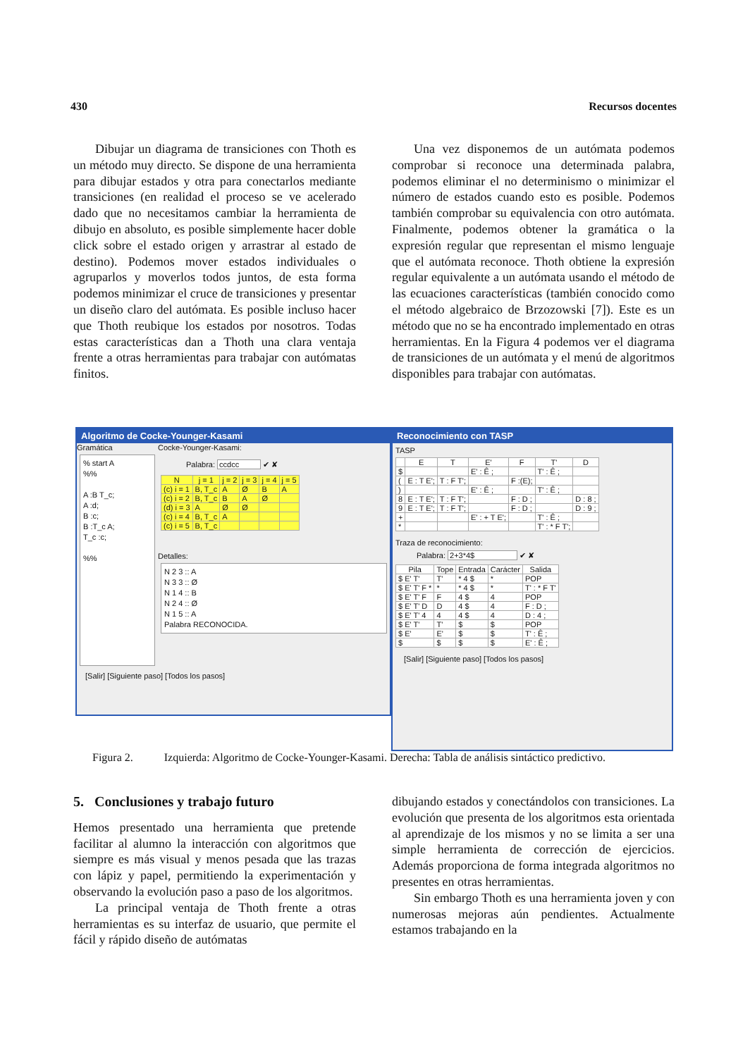430 Recursos docentes
Dibujar un diagrama de transiciones con Thoth es un método muy directo. Se dispone de una herramienta para dibujar estados y otra para conectarlos mediante transiciones (en realidad el proceso se ve acelerado dado que no necesitamos cambiar la herramienta de dibujo en absoluto, es posible simplemente hacer doble click sobre el estado origen y arrastrar al estado de destino). Podemos mover estados individuales o agruparlos y moverlos todos juntos, de esta forma podemos minimizar el cruce de transiciones y presentar un diseño claro del autómata. Es posible incluso hacer que Thoth reubique los estados por nosotros. Todas estas características dan a Thoth una clara ventaja frente a otras herramientas para trabajar con autómatas finitos.
Una vez disponemos de un autómata podemos comprobar si reconoce una determinada palabra, podemos eliminar el no determinismo o minimizar el número de estados cuando esto es posible. Podemos también comprobar su equivalencia con otro autómata. Finalmente, podemos obtener la gramática o la expresión regular que representan el mismo lenguaje que el autómata reconoce. Thoth obtiene la expresión regular equivalente a un autómata usando el método de las ecuaciones características (también conocido como el método algebraico de Brzozowski [7]). Este es un método que no se ha encontrado implementado en otras herramientas. En la Figura 4 podemos ver el diagrama de transiciones de un autómata y el menú de algoritmos disponibles para trabajar con autómatas.
Algoritmo de Cocke-Younger-Kasami
Gramática
% start A %% A :B T_c; A :d; B :c; B :T_c A; T_c :c; %%
Cocke-Younger-Kasami:
Palabra: ccdcc ✔ ✘
| N | j = 1 | j = 2 | j = 3 | j = 4 | j = 5 |
| --- | --- | --- | --- | --- | --- |
| (c) i = 1 | B, T_c | A | Ø | B | A |
| (c) i = 2 | B, T_c | B | A | Ø | |
| (d) i = 3 | A | Ø | Ø | | |
| (c) i = 4 | B, T_c | A | | | |
| (c) i = 5 | B, T_c | | | | |
Detalles:
N 2 3 :: A N 3 3 :: Ø N 1 4 :: B N 2 4 :: Ø N 1 5 :: A Palabra RECONOCIDA.
[Salir] [Siguiente paso] [Todos los pasos]
Reconocimiento con TASP
TASP
| | E | T | E' | F | T' | D |
| --- | --- | --- | --- | --- | --- | --- |
| $ | | | E' : Ê ; | | T' : Ê ; | |
| ( | E : T E'; | T : F T'; | | F :(E); | | |
| ) | | | E' : Ê ; | | T' : Ê ; | |
| 8 | E : T E'; | T : F T'; | | F : D ; | | D : 8 ; |
| 9 | E : T E'; | T : F T'; | | F : D ; | | D : 9 ; |
| + | | | E' : + T E'; | | T' : Ê ; | |
| * | | | | | T' : * F T'; | |
Traza de reconocimiento:
Palabra: 2+3*4$ ✔ ✘
| Pila | Tope | Entrada | Carácter | Salida |
| --- | --- | --- | --- | --- |
| $ E' T' | T' | * 4 $ | * | POP |
| $ E' T' F * | * | * 4 $ | * | T' : * F T' |
| $ E' T' F | F | 4 $ | 4 | POP |
| $ E' T' D | D | 4 $ | 4 | F : D ; |
| $ E' T' 4 | 4 | 4 $ | 4 | D : 4 ; |
| $ E' T' | T' | $ | $ | POP |
| $ E' | E' | $ | $ | T' : Ê ; |
| $ | $ | $ | $ | E' : Ê ; |
[Salir] [Siguiente paso] [Todos los pasos]
Figura 2. Izquierda: Algoritmo de Cocke-Younger-Kasami. Derecha: Tabla de análisis sintáctico predictivo.
5. Conclusiones y trabajo futuro
Hemos presentado una herramienta que pretende facilitar al alumno la interacción con algoritmos que siempre es más visual y menos pesada que las trazas con lápiz y papel, permitiendo la experimentación y observando la evolución paso a paso de los algoritmos.
La principal ventaja de Thoth frente a otras herramientas es su interfaz de usuario, que permite el fácil y rápido diseño de autómatas
dibujando estados y conectándolos con transiciones. La evolución que presenta de los algoritmos esta orientada al aprendizaje de los mismos y no se limita a ser una simple herramienta de corrección de ejercicios. Además proporciona de forma integrada algoritmos no presentes en otras herramientas.
Sin embargo Thoth es una herramienta joven y con numerosas mejoras aún pendientes. Actualmente estamos trabajando en la